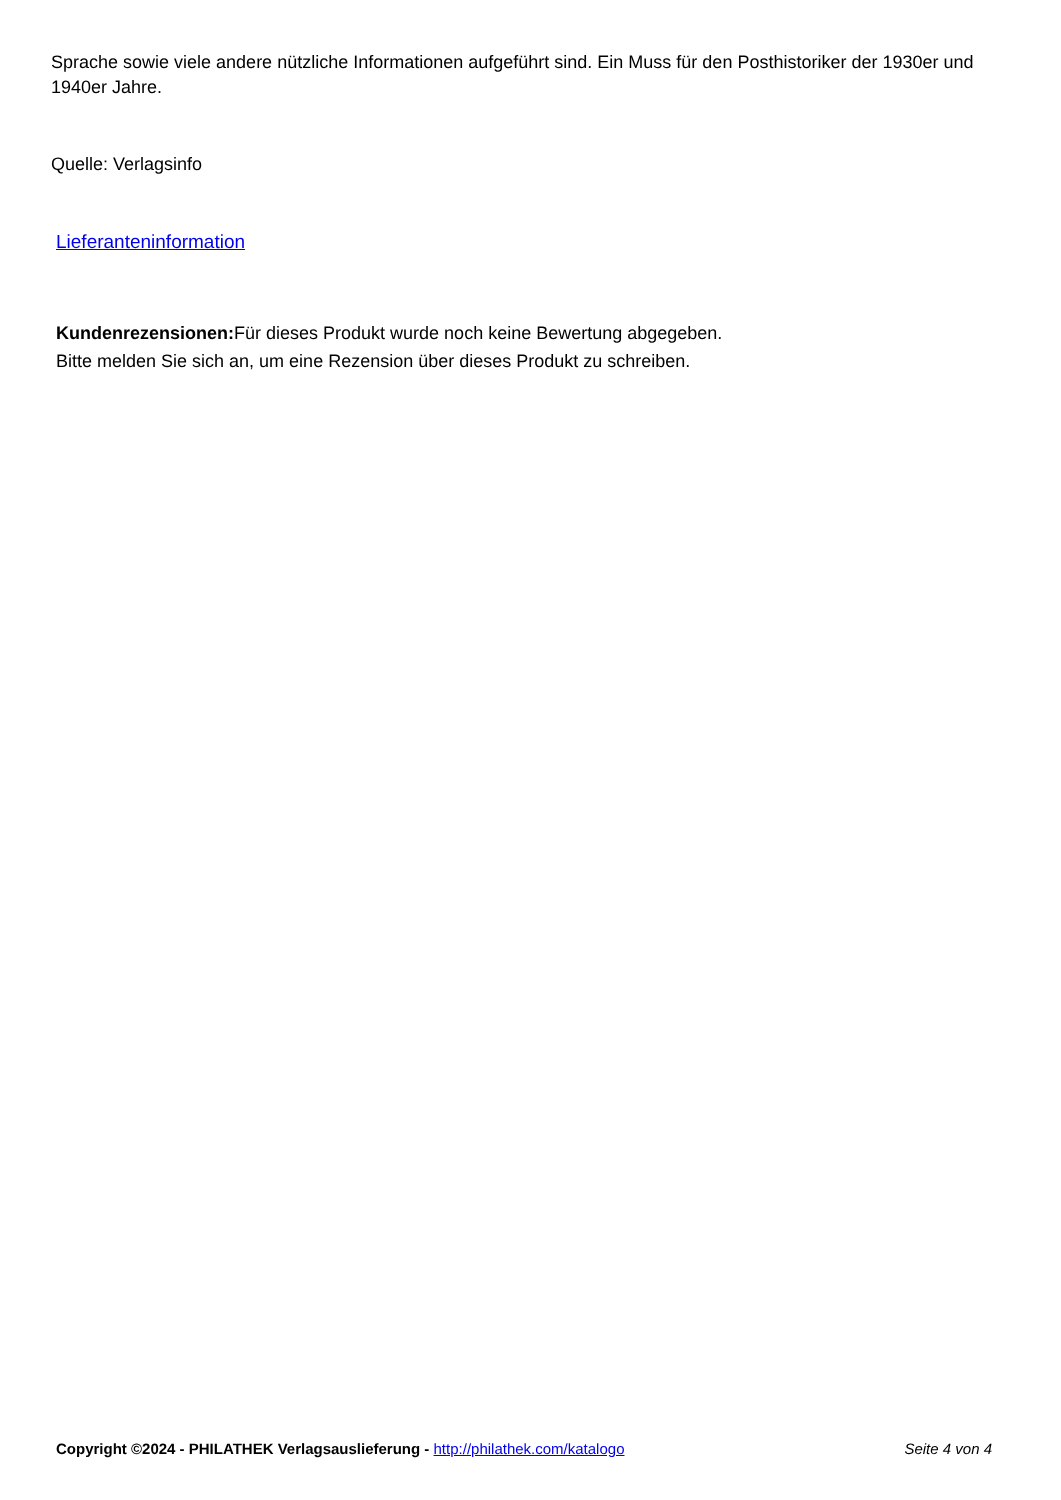Sprache sowie viele andere nützliche Informationen aufgeführt sind. Ein Muss für den Posthistoriker der 1930er und 1940er Jahre.
Quelle: Verlagsinfo
Lieferanteninformation
Kundenrezensionen: Für dieses Produkt wurde noch keine Bewertung abgegeben.
Bitte melden Sie sich an, um eine Rezension über dieses Produkt zu schreiben.
Copyright ©2024 - PHILATHEK Verlagsauslieferung - http://philathek.com/katalogo Seite 4 von 4